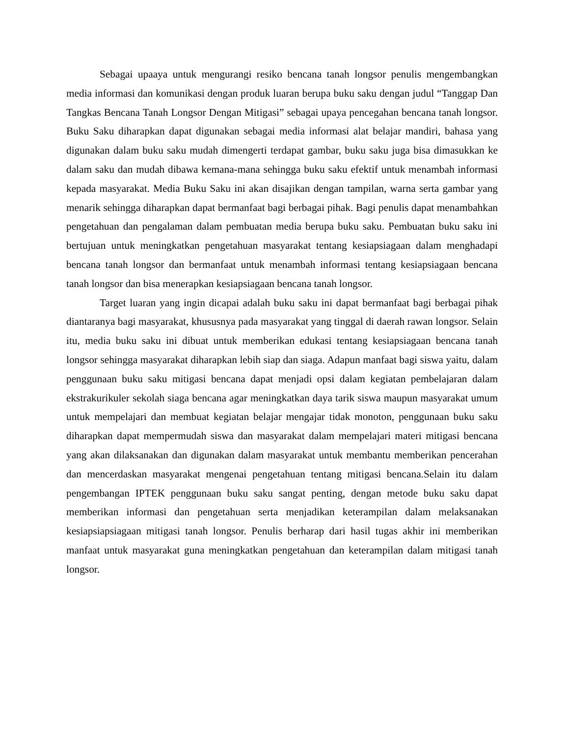Sebagai upaaya untuk mengurangi resiko bencana tanah longsor penulis mengembangkan media informasi dan komunikasi dengan produk luaran berupa buku saku dengan judul “Tanggap Dan Tangkas Bencana Tanah Longsor Dengan Mitigasi” sebagai upaya pencegahan bencana tanah longsor. Buku Saku diharapkan dapat digunakan sebagai media informasi alat belajar mandiri, bahasa yang digunakan dalam buku saku mudah dimengerti terdapat gambar, buku saku juga bisa dimasukkan ke dalam saku dan mudah dibawa kemana-mana sehingga buku saku efektif untuk menambah informasi kepada masyarakat. Media Buku Saku ini akan disajikan dengan tampilan, warna serta gambar yang menarik sehingga diharapkan dapat bermanfaat bagi berbagai pihak. Bagi penulis dapat menambahkan pengetahuan dan pengalaman dalam pembuatan media berupa buku saku. Pembuatan buku saku ini bertujuan untuk meningkatkan pengetahuan masyarakat tentang kesiapsiagaan dalam menghadapi bencana tanah longsor dan bermanfaat untuk menambah informasi tentang kesiapsiagaan bencana tanah longsor dan bisa menerapkan kesiapsiagaan bencana tanah longsor.
Target luaran yang ingin dicapai adalah buku saku ini dapat bermanfaat bagi berbagai pihak diantaranya bagi masyarakat, khususnya pada masyarakat yang tinggal di daerah rawan longsor. Selain itu, media buku saku ini dibuat untuk memberikan edukasi tentang kesiapsiagaan bencana tanah longsor sehingga masyarakat diharapkan lebih siap dan siaga. Adapun manfaat bagi siswa yaitu, dalam penggunaan buku saku mitigasi bencana dapat menjadi opsi dalam kegiatan pembelajaran dalam ekstrakurikuler sekolah siaga bencana agar meningkatkan daya tarik siswa maupun masyarakat umum untuk mempelajari dan membuat kegiatan belajar mengajar tidak monoton, penggunaan buku saku diharapkan dapat mempermudah siswa dan masyarakat dalam mempelajari materi mitigasi bencana yang akan dilaksanakan dan digunakan dalam masyarakat untuk membantu memberikan pencerahan dan mencerdaskan masyarakat mengenai pengetahuan tentang mitigasi bencana.Selain itu dalam pengembangan IPTEK penggunaan buku saku sangat penting, dengan metode buku saku dapat memberikan informasi dan pengetahuan serta menjadikan keterampilan dalam melaksanakan kesiapsiapsiagaan mitigasi tanah longsor. Penulis berharap dari hasil tugas akhir ini memberikan manfaat untuk masyarakat guna meningkatkan pengetahuan dan keterampilan dalam mitigasi tanah longsor.